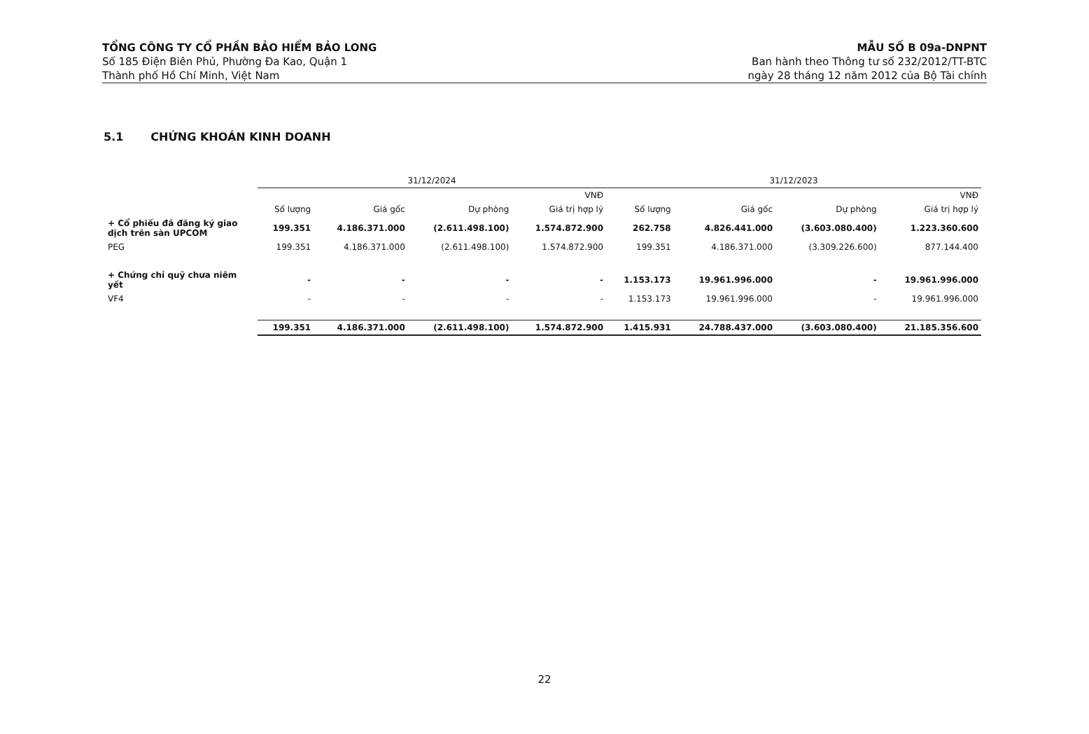TỔNG CÔNG TY CỔ PHẦN BẢO HIỂM BẢO LONG
Số 185 Điện Biên Phủ, Phường Đa Kao, Quận 1
Thành phố Hồ Chí Minh, Việt Nam
MẪU SỐ B 09a-DNPNT
Ban hành theo Thông tư số 232/2012/TT-BTC
ngày 28 tháng 12 năm 2012 của Bộ Tài chính
5.1 CHỨNG KHOÁN KINH DOANH
| | 31/12/2024 | | | | 31/12/2023 | | | |
| --- | --- | --- | --- | --- | --- | --- | --- | --- |
| | | | | VNĐ | | | | VNĐ |
| | Số lượng | Giá gốc | Dự phòng | Giá trị hợp lý | Số lượng | Giá gốc | Dự phòng | Giá trị hợp lý |
| + Cổ phiếu đã đăng ký giao dịch trên sàn UPCOM | 199.351 | 4.186.371.000 | (2.611.498.100) | 1.574.872.900 | 262.758 | 4.826.441.000 | (3.603.080.400) | 1.223.360.600 |
| PEG | 199.351 | 4.186.371.000 | (2.611.498.100) | 1.574.872.900 | 199.351 | 4.186.371.000 | (3.309.226.600) | 877.144.400 |
| + Chứng chỉ quỹ chưa niêm yết | - | - | - | - | 1.153.173 | 19.961.996.000 | - | 19.961.996.000 |
| VF4 | - | - | - | - | 1.153.173 | 19.961.996.000 | - | 19.961.996.000 |
| | 199.351 | 4.186.371.000 | (2.611.498.100) | 1.574.872.900 | 1.415.931 | 24.788.437.000 | (3.603.080.400) | 21.185.356.600 |
22